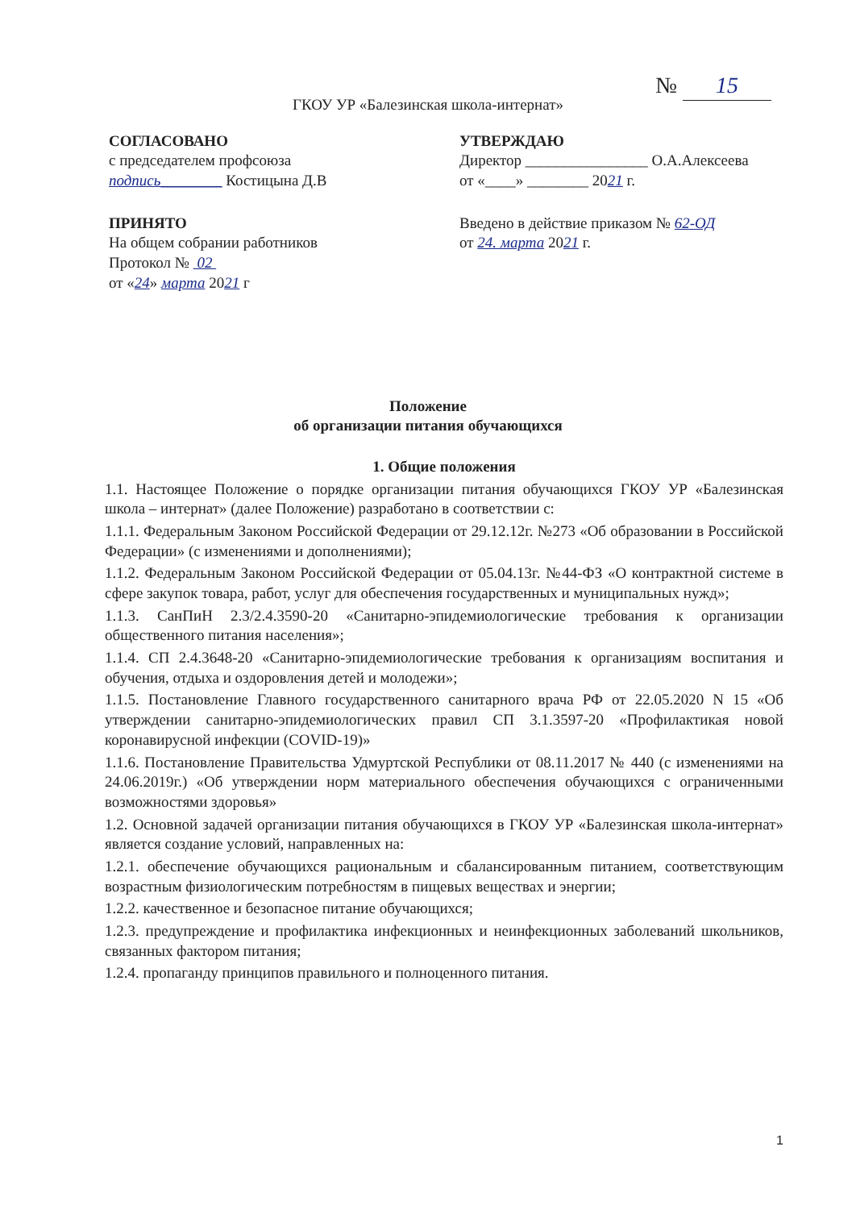№ 15
ГКОУ УР «Балезинская школа-интернат»
СОГЛАСОВАНО
с председателем профсоюза
подпись________ Костицына Д.В
ПРИНЯТО
На общем собрании работников
Протокол № 02
от «24» марта 2021 г
УТВЕРЖДАЮ
Директор ________________ О.А.Алексеева
от «____» ________ 2021 г.
Введено в действие приказом № 62-ОД
от 24. марта 2021 г.
Положение
об организации питания обучающихся
1. Общие положения
1.1. Настоящее Положение о порядке организации питания обучающихся ГКОУ УР «Балезинская школа – интернат» (далее Положение) разработано в соответствии с:
1.1.1. Федеральным Законом Российской Федерации от 29.12.12г. №273 «Об образовании в Российской Федерации» (с изменениями и дополнениями);
1.1.2. Федеральным Законом Российской Федерации от 05.04.13г. №44-ФЗ «О контрактной системе в сфере закупок товара, работ, услуг для обеспечения государственных и муниципальных нужд»;
1.1.3. СанПиН 2.3/2.4.3590-20 «Санитарно-эпидемиологические требования к организации общественного питания населения»;
1.1.4. СП 2.4.3648-20 «Санитарно-эпидемиологические требования к организациям воспитания и обучения, отдыха и оздоровления детей и молодежи»;
1.1.5. Постановление Главного государственного санитарного врача РФ от 22.05.2020 N 15 «Об утверждении санитарно-эпидемиологических правил СП 3.1.3597-20 «Профилактикая новой коронавирусной инфекции (COVID-19)»
1.1.6. Постановление Правительства Удмуртской Республики от 08.11.2017 № 440 (с изменениями на 24.06.2019г.) «Об утверждении норм материального обеспечения обучающихся с ограниченными возможностями здоровья»
1.2. Основной задачей организации питания обучающихся в ГКОУ УР «Балезинская школа-интернат» является создание условий, направленных на:
1.2.1. обеспечение обучающихся рациональным и сбалансированным питанием, соответствующим возрастным физиологическим потребностям в пищевых веществах и энергии;
1.2.2. качественное и безопасное питание обучающихся;
1.2.3. предупреждение и профилактика инфекционных и неинфекционных заболеваний школьников, связанных фактором питания;
1.2.4. пропаганду принципов правильного и полноценного питания.
1